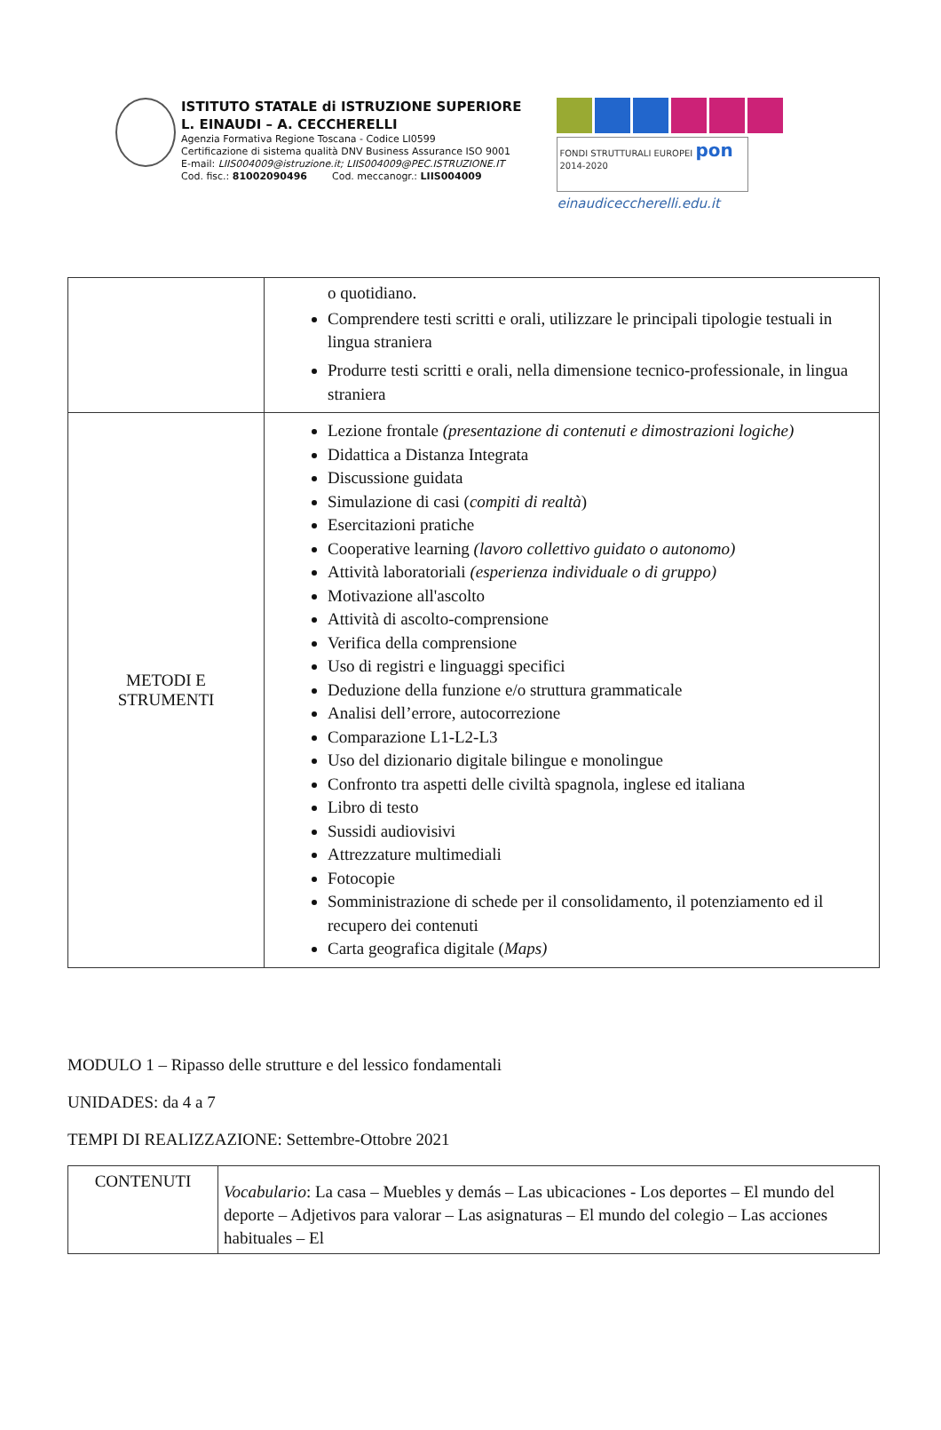ISTITUTO STATALE di ISTRUZIONE SUPERIORE
L. EINAUDI – A. CECCHERELLI
Agenzia Formativa Regione Toscana - Codice LI0599
Certificazione di sistema qualità DNV Business Assurance ISO 9001
E-mail: LIIS004009@istruzione.it; LIIS004009@PEC.ISTRUZIONE.IT
Cod. fisc.: 81002090496 Cod. meccanogr.: LIIS004009
FONDI STRUTTURALI EUROPEI pon 2014-2020
einaudiceccherelli.edu.it
| | o quotidiano. Comprendere testi scritti e orali, utilizzare le principali tipologie testuali in lingua straniera Produrre testi scritti e orali, nella dimensione tecnico-professionale, in lingua straniera |
| METODI E STRUMENTI | Lezione frontale (presentazione di contenuti e dimostrazioni logiche) Didattica a Distanza Integrata Discussione guidata Simulazione di casi ( compiti di realtà ) Esercitazioni pratiche Cooperative learning (lavoro collettivo guidato o autonomo) Attività laboratoriali (esperienza individuale o di gruppo) Motivazione all'ascolto Attività di ascolto-comprensione Verifica della comprensione Uso di registri e linguaggi specifici Deduzione della funzione e/o struttura grammaticale Analisi dell’errore, autocorrezione Comparazione L1-L2-L3 Uso del dizionario digitale bilingue e monolingue Confronto tra aspetti delle civiltà spagnola, inglese ed italiana Libro di testo Sussidi audiovisivi Attrezzature multimediali Fotocopie Somministrazione di schede per il consolidamento, il potenziamento ed il recupero dei contenuti Carta geografica digitale ( Maps) |
MODULO 1 – Ripasso delle strutture e del lessico fondamentali
UNIDADES: da 4 a 7
TEMPI DI REALIZZAZIONE: Settembre-Ottobre 2021
| CONTENUTI | Vocabulario : La casa – Muebles y demás – Las ubicaciones - Los deportes – El mundo del deporte – Adjetivos para valorar – Las asignaturas – El mundo del colegio – Las acciones habituales – El |